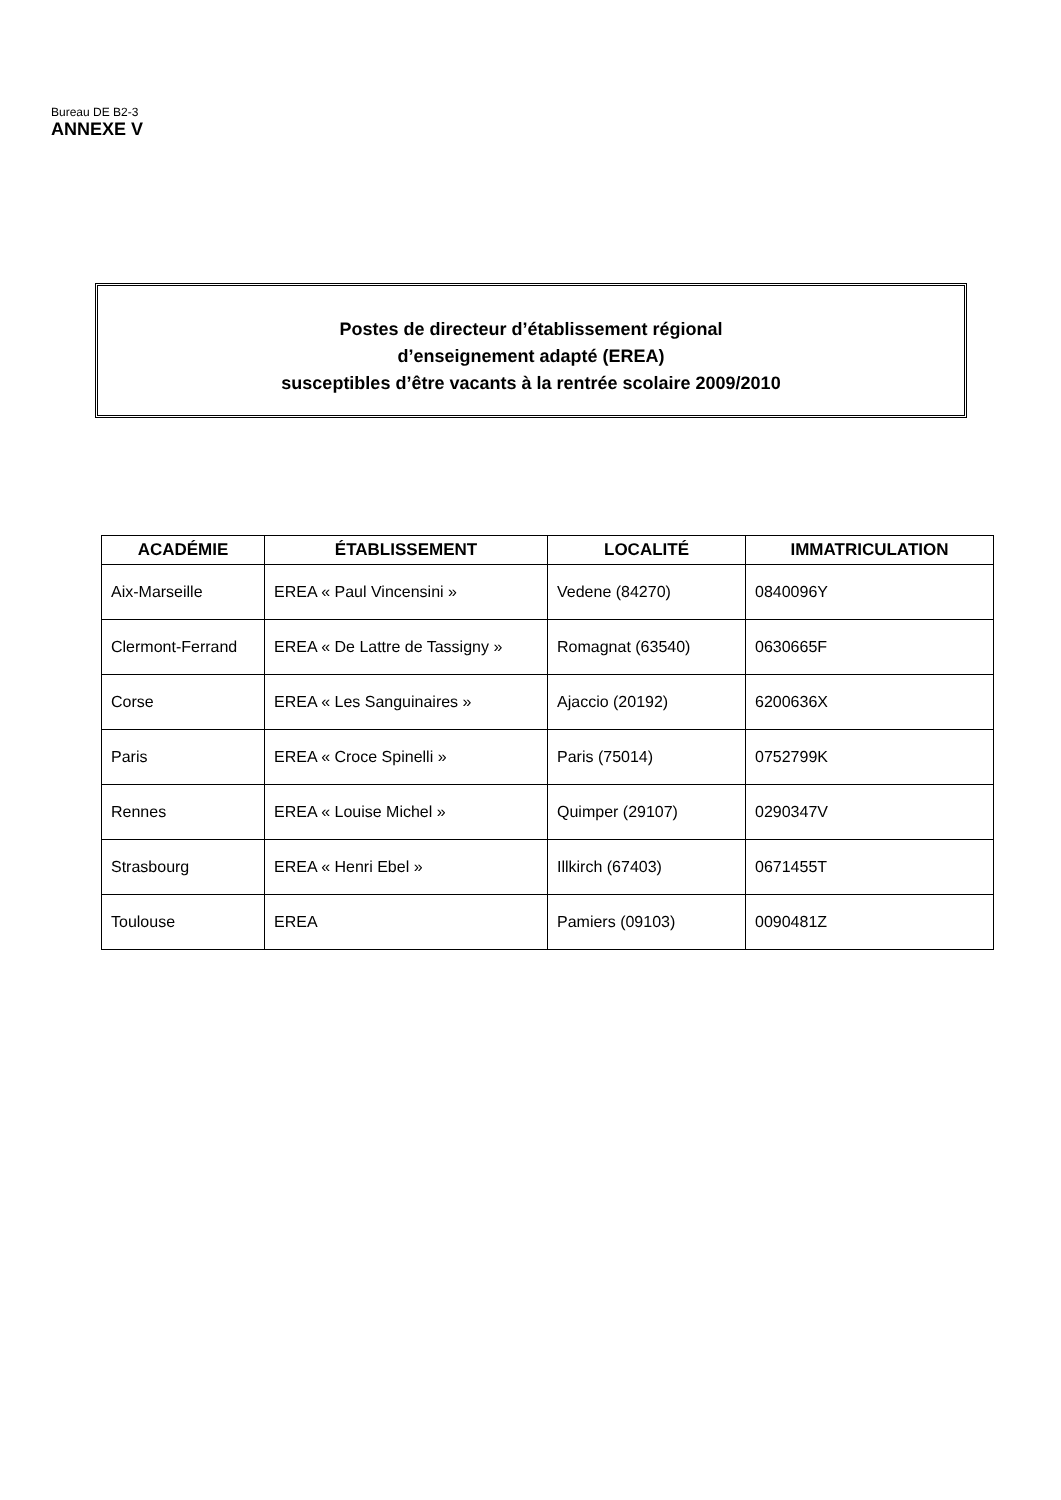Bureau DE B2-3
ANNEXE V
Postes de directeur d’établissement régional
d’enseignement adapté (EREA)
susceptibles d’être vacants à la rentrée scolaire 2009/2010
| ACADÉMIE | ÉTABLISSEMENT | LOCALITÉ | IMMATRICULATION |
| --- | --- | --- | --- |
| Aix-Marseille | EREA « Paul Vincensini » | Vedene (84270) | 0840096Y |
| Clermont-Ferrand | EREA « De Lattre de Tassigny » | Romagnat (63540) | 0630665F |
| Corse | EREA « Les Sanguinaires » | Ajaccio (20192) | 6200636X |
| Paris | EREA « Croce Spinelli » | Paris (75014) | 0752799K |
| Rennes | EREA « Louise Michel » | Quimper (29107) | 0290347V |
| Strasbourg | EREA « Henri Ebel » | Illkirch (67403) | 0671455T |
| Toulouse | EREA | Pamiers (09103) | 0090481Z |